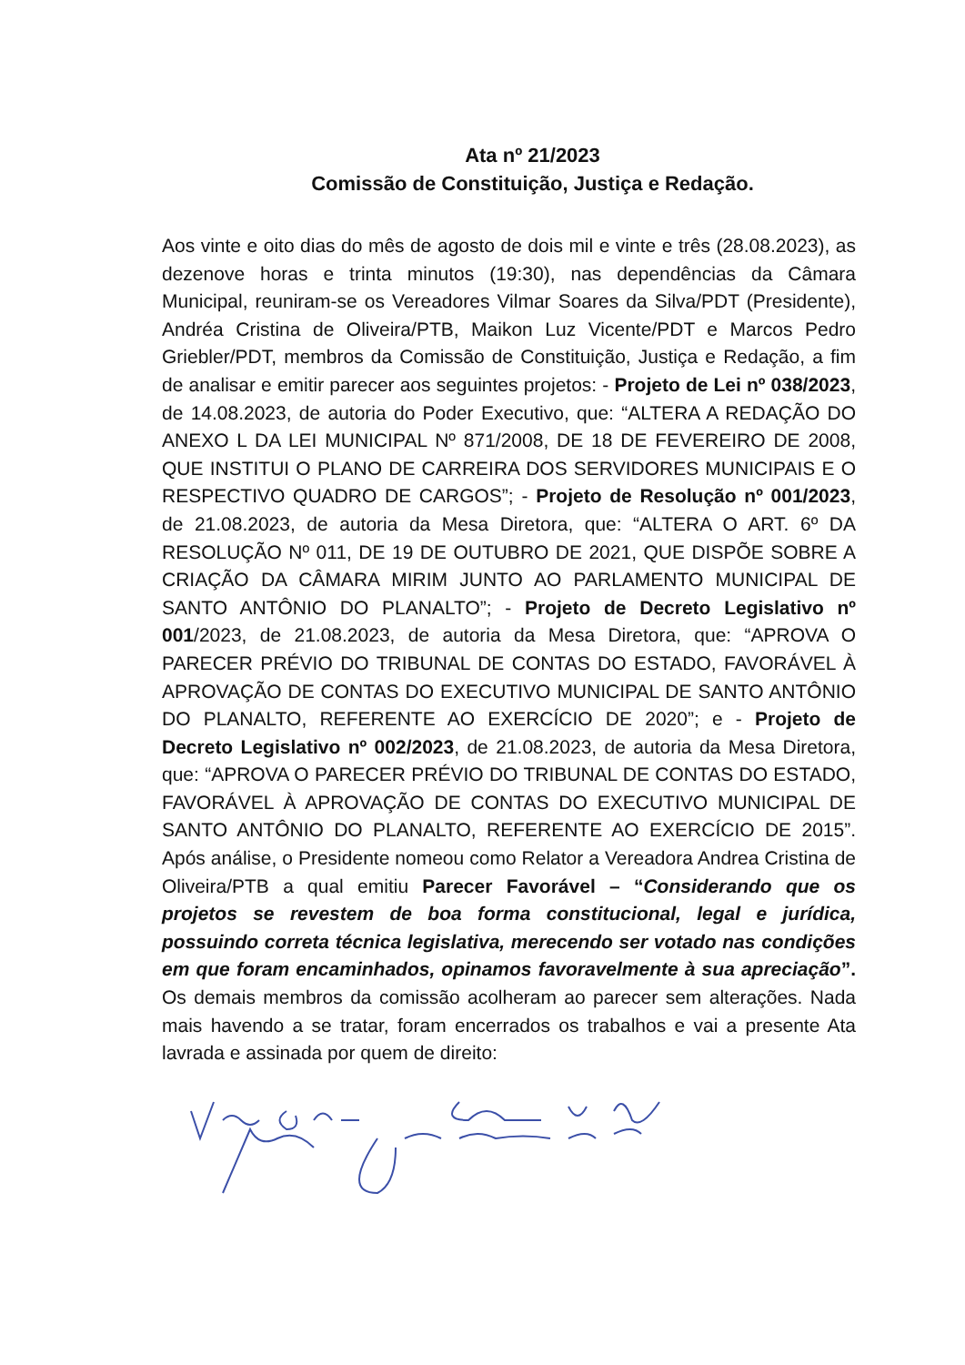Ata nº 21/2023
Comissão de Constituição, Justiça e Redação.
Aos vinte e oito dias do mês de agosto de dois mil e vinte e três (28.08.2023), as dezenove horas e trinta minutos (19:30), nas dependências da Câmara Municipal, reuniram-se os Vereadores Vilmar Soares da Silva/PDT (Presidente), Andréa Cristina de Oliveira/PTB, Maikon Luz Vicente/PDT e Marcos Pedro Griebler/PDT, membros da Comissão de Constituição, Justiça e Redação, a fim de analisar e emitir parecer aos seguintes projetos: - Projeto de Lei nº 038/2023, de 14.08.2023, de autoria do Poder Executivo, que: “ALTERA A REDAÇÃO DO ANEXO L DA LEI MUNICIPAL Nº 871/2008, DE 18 DE FEVEREIRO DE 2008, QUE INSTITUI O PLANO DE CARREIRA DOS SERVIDORES MUNICIPAIS E O RESPECTIVO QUADRO DE CARGOS”; - Projeto de Resolução nº 001/2023, de 21.08.2023, de autoria da Mesa Diretora, que: “ALTERA O ART. 6º DA RESOLUÇÃO Nº 011, DE 19 DE OUTUBRO DE 2021, QUE DISPÕE SOBRE A CRIAÇÃO DA CÂMARA MIRIM JUNTO AO PARLAMENTO MUNICIPAL DE SANTO ANTÔNIO DO PLANALTO”; - Projeto de Decreto Legislativo nº 001/2023, de 21.08.2023, de autoria da Mesa Diretora, que: “APROVA O PARECER PRÉVIO DO TRIBUNAL DE CONTAS DO ESTADO, FAVORÁVEL À APROVAÇÃO DE CONTAS DO EXECUTIVO MUNICIPAL DE SANTO ANTÔNIO DO PLANALTO, REFERENTE AO EXERCÍCIO DE 2020”; e - Projeto de Decreto Legislativo nº 002/2023, de 21.08.2023, de autoria da Mesa Diretora, que: “APROVA O PARECER PRÉVIO DO TRIBUNAL DE CONTAS DO ESTADO, FAVORÁVEL À APROVAÇÃO DE CONTAS DO EXECUTIVO MUNICIPAL DE SANTO ANTÔNIO DO PLANALTO, REFERENTE AO EXERCÍCIO DE 2015”. Após análise, o Presidente nomeou como Relator a Vereadora Andrea Cristina de Oliveira/PTB a qual emitiu Parecer Favorável – “Considerando que os projetos se revestem de boa forma constitucional, legal e jurídica, possuindo correta técnica legislativa, merecendo ser votado nas condições em que foram encaminhados, opinamos favoravelmente à sua apreciação”. Os demais membros da comissão acolheram ao parecer sem alterações. Nada mais havendo a se tratar, foram encerrados os trabalhos e vai a presente Ata lavrada e assinada por quem de direito: